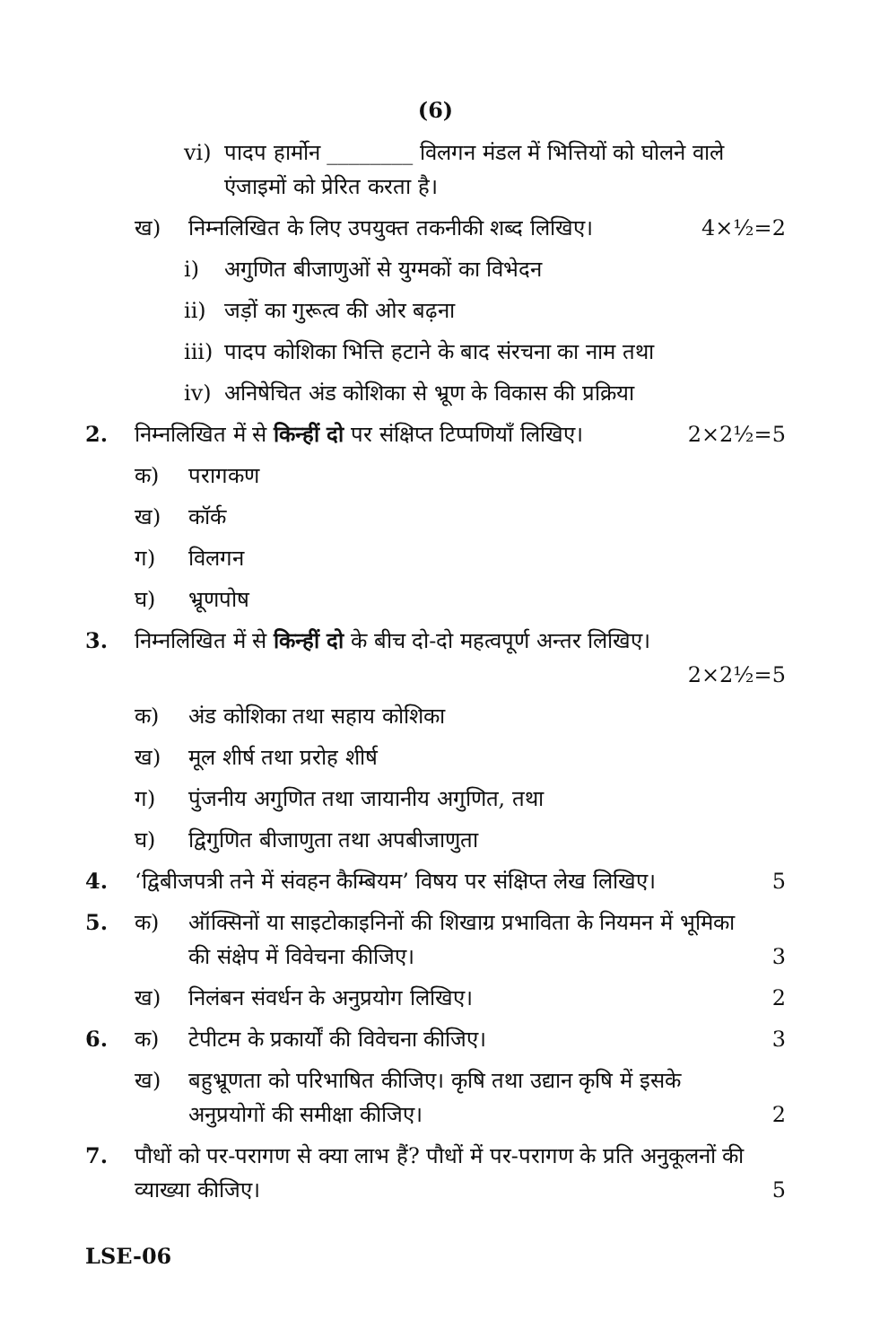(6)
vi) पादप हार्मोन ________ विलगन मंडल में भित्तियों को घोलने वाले एंजाइमों को प्रेरित करता है।
ख) निम्नलिखित के लिए उपयुक्त तकनीकी शब्द लिखिए। 4×½=2
i) अगुणित बीजाणुओं से युग्मकों का विभेदन
ii) जड़ों का गुरूत्व की ओर बढ़ना
iii) पादप कोशिका भित्ति हटाने के बाद संरचना का नाम तथा
iv) अनिषेचित अंड कोशिका से भ्रूण के विकास की प्रक्रिया
2. निम्नलिखित में से किन्हीं दो पर संक्षिप्त टिप्पणियाँ लिखिए। 2×2½=5
क) परागकण
ख) कॉर्क
ग) विलगन
घ) भ्रूणपोष
3. निम्नलिखित में से किन्हीं दो के बीच दो-दो महत्वपूर्ण अन्तर लिखिए।
2×2½=5
क) अंड कोशिका तथा सहाय कोशिका
ख) मूल शीर्ष तथा प्ररोह शीर्ष
ग) पुंजनीय अगुणित तथा जायानीय अगुणित, तथा
घ) द्विगुणित बीजाणुता तथा अपबीजाणुता
4. ‘द्विबीजपत्री तने में संवहन कैम्बियम’ विषय पर संक्षिप्त लेख लिखिए। 5
5. क) ऑक्सिनों या साइटोकाइनिनों की शिखाग्र प्रभाविता के नियमन में भूमिका की संक्षेप में विवेचना कीजिए। 3
ख) निलंबन संवर्धन के अनुप्रयोग लिखिए। 2
6. क) टेपीटम के प्रकार्यों की विवेचना कीजिए। 3
ख) बहुभ्रूणता को परिभाषित कीजिए। कृषि तथा उद्यान कृषि में इसके अनुप्रयोगों की समीक्षा कीजिए। 2
7. पौधों को पर-परागण से क्या लाभ हैं? पौधों में पर-परागण के प्रति अनुकूलनों की व्याख्या कीजिए। 5
LSE-06